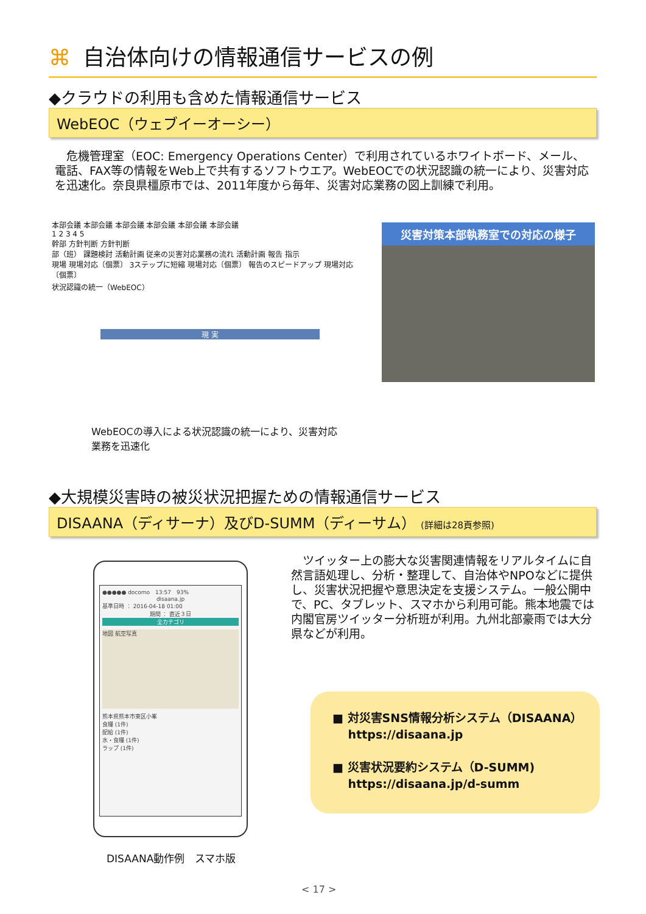⌘ 自治体向けの情報通信サービスの例
◆クラウドの利用も含めた情報通信サービス
WebEOC（ウェブイーオーシー）
　危機管理室（EOC: Emergency Operations Center）で利用されているホワイトボード、メール、電話、FAX等の情報をWeb上で共有するソフトウエア。WebEOCでの状況認識の統一により、災害対応を迅速化。奈良県橿原市では、2011年度から毎年、災害対応業務の図上訓練で利用。
本部会議 本部会議 本部会議 本部会議 本部会議 本部会議
1 2 3 4 5
幹部 方針判断 方針判断
部（班） 課題検討 活動計画 従来の災害対応業務の流れ 活動計画 報告 指示
現場 現場対応〔個票〕 3ステップに短縮 現場対応〔個票〕 報告のスピードアップ 現場対応〔個票〕
状況認識の統一（WebEOC）
現 実
WebEOCの導入による状況認識の統一により、災害対応
業務を迅速化
災害対策本部執務室での対応の様子
◆大規模災害時の被災状況把握ための情報通信サービス
DISAANA（ディサーナ）及びD-SUMM（ディーサム） (詳細は28頁参照)
●●●●● docomo　13:57　93%
disaana.jp
基準日時 ： 2016-04-18 01:00
期間 ： 直近３日
全カテゴリ
地図 航空写真
熊本県熊本市東区小峯
食糧 (1件)
配給 (1件)
水・食糧 (1件)
ラップ (1件)
　ツイッター上の膨大な災害関連情報をリアルタイムに自然言語処理し、分析・整理して、自治体やNPOなどに提供し、災害状況把握や意思決定を支援システム。一般公開中で、PC、タブレット、スマホから利用可能。熊本地震では内閣官房ツイッター分析班が利用。九州北部豪雨では大分県などが利用。
■ 対災害SNS情報分析システム（DISAANA）
　 https://disaana.jp
■ 災害状況要約システム（D-SUMM)
　 https://disaana.jp/d-summ
DISAANA動作例　スマホ版
< 17 >